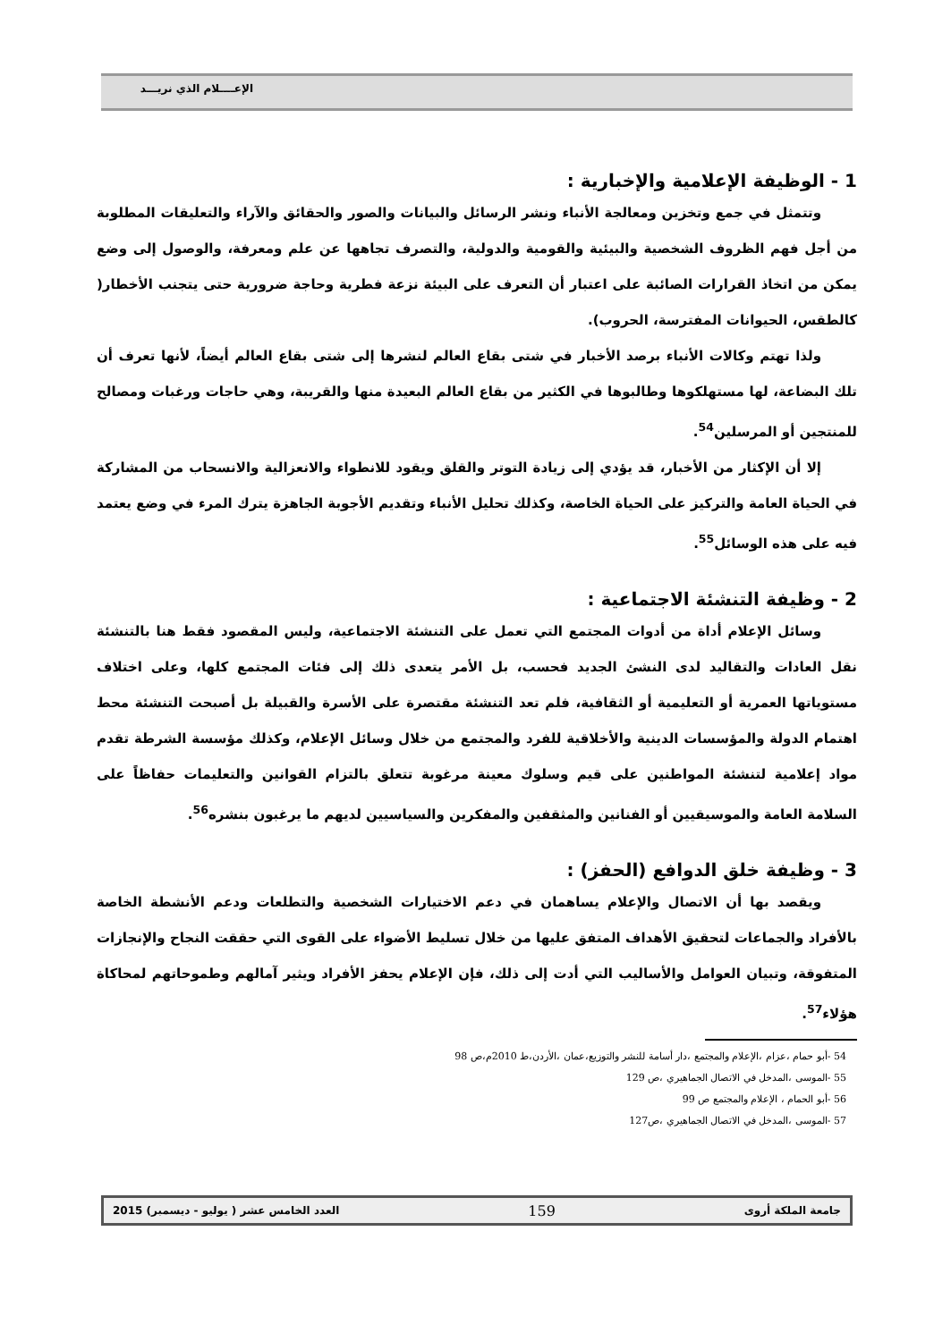الإعــــلام الذي نريـــد
1 - الوظيفة الإعلامية والإخبارية :
وتتمثل في جمع وتخزين ومعالجة الأنباء ونشر الرسائل والبيانات والصور والحقائق والآراء والتعليقات المطلوبة من أجل فهم الظروف الشخصية والبيئية والقومية والدولية، والتصرف تجاهها عن علم ومعرفة، والوصول إلى وضع يمكن من اتخاذ القرارات الصائبة على اعتبار أن التعرف على البيئة نزعة فطرية وحاجة ضرورية حتى يتجنب الأخطار( كالطقس، الحيوانات المفترسة، الحروب).
ولذا تهتم وكالات الأنباء برصد الأخبار في شتى بقاع العالم لنشرها إلى شتى بقاع العالم أيضاً، لأنها تعرف أن تلك البضاعة، لها مستهلكوها وطالبوها في الكثير من بقاع العالم البعيدة منها والقريبة، وهي حاجات ورغبات ومصالح للمنتجين أو المرسلين<sup>54</sup>.
إلا أن الإكثار من الأخبار، قد يؤدي إلى زيادة التوتر والقلق ويقود للانطواء والانعزالية والانسحاب من المشاركة في الحياة العامة والتركيز على الحياة الخاصة، وكذلك تحليل الأنباء وتقديم الأجوبة الجاهزة يترك المرء في وضع يعتمد فيه على هذه الوسائل<sup>55</sup>.
2 - وظيفة التنشئة الاجتماعية :
وسائل الإعلام أداة من أدوات المجتمع التي تعمل على التنشئة الاجتماعية، وليس المقصود فقط هنا بالتنشئة نقل العادات والتقاليد لدى النشئ الجديد فحسب، بل الأمر يتعدى ذلك إلى فئات المجتمع كلها، وعلى اختلاف مستوياتها العمرية أو التعليمية أو الثقافية، فلم تعد التنشئة مقتصرة على الأسرة والقبيلة بل أصبحت التنشئة محط اهتمام الدولة والمؤسسات الدينية والأخلاقية للفرد والمجتمع من خلال وسائل الإعلام، وكذلك مؤسسة الشرطة تقدم مواد إعلامية لتنشئة المواطنين على قيم وسلوك معينة مرغوبة تتعلق بالتزام القوانين والتعليمات حفاظاً على السلامة العامة والموسيقيين أو الفنانين والمثقفين والمفكرين والسياسيين لديهم ما يرغبون بنشره<sup>56</sup>.
3 - وظيفة خلق الدوافع (الحفز) :
ويقصد بها أن الاتصال والإعلام يساهمان في دعم الاختيارات الشخصية والتطلعات ودعم الأنشطة الخاصة بالأفراد والجماعات لتحقيق الأهداف المتفق عليها من خلال تسليط الأضواء على القوى التي حققت النجاح والإنجازات المتفوقة، وتبيان العوامل والأساليب التي أدت إلى ذلك، فإن الإعلام يحفز الأفراد ويثير آمالهم وطموحاتهم لمحاكاة هؤلاء<sup>57</sup>.
54 -أبو حمام ،عزام ،الإعلام والمجتمع ،دار أسامة للنشر والتوزيع،عمان ،الأردن،ط 2010م،ص 98
55 -الموسى ،المدخل في الاتصال الجماهيري ،ص 129
56 -أبو الحمام ، الإعلام والمجتمع ص 99
57 -الموسى ،المدخل في الاتصال الجماهيري ،ص127
جامعة الملكة أروى 159 العدد الخامس عشر ( يوليو - ديسمبر) 2015